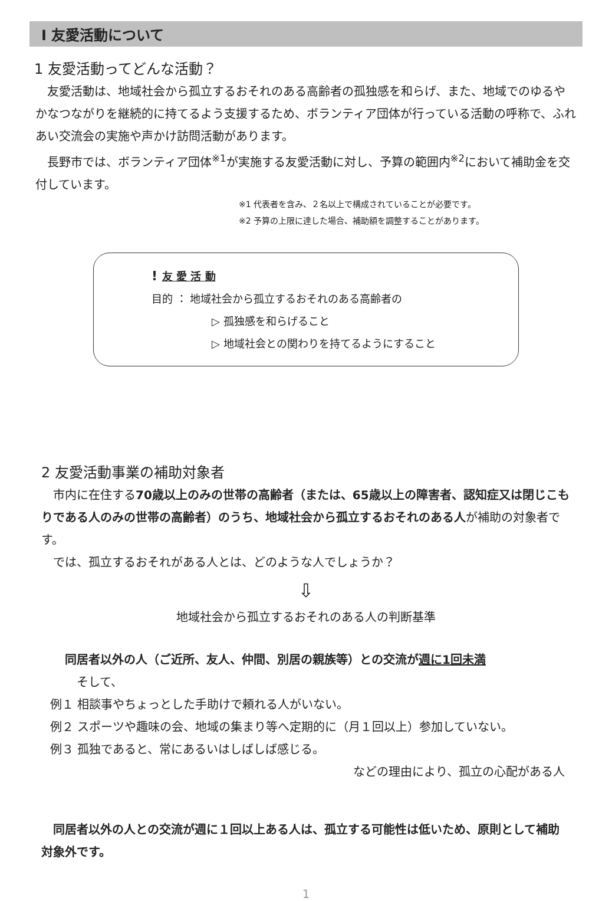Ⅰ 友愛活動について
1 友愛活動ってどんな活動？
　友愛活動は、地域社会から孤立するおそれのある高齢者の孤独感を和らげ、また、地域でのゆるやかなつながりを継続的に持てるよう支援するため、ボランティア団体が行っている活動の呼称で、ふれあい交流会の実施や声かけ訪問活動があります。
　長野市では、ボランティア団体<sup>※1</sup>が実施する友愛活動に対し、予算の範囲内<sup>※2</sup>において補助金を交付しています。
※1 代表者を含み、２名以上で構成されていることが必要です。
※2 予算の上限に達した場合、補助額を調整することがあります。
! 友 愛 活 動
目的 ： 地域社会から孤立するおそれのある高齢者の
▷ 孤独感を和らげること
▷ 地域社会との関わりを持てるようにすること
2 友愛活動事業の補助対象者
　市内に在住する70歳以上のみの世帯の高齢者（または、65歳以上の障害者、認知症又は閉じこもりである人のみの世帯の高齢者）のうち、地域社会から孤立するおそれのある人が補助の対象者です。
　では、孤立するおそれがある人とは、どのような人でしょうか？
⇩
地域社会から孤立するおそれのある人の判断基準
同居者以外の人（ご近所、友人、仲間、別居の親族等）との交流が週に1回未満
そして、
例１ 相談事やちょっとした手助けで頼れる人がいない。
例２ スポーツや趣味の会、地域の集まり等へ定期的に（月１回以上）参加していない。
例３ 孤独であると、常にあるいはしばしば感じる。
などの理由により、孤立の心配がある人
　同居者以外の人との交流が週に１回以上ある人は、孤立する可能性は低いため、原則として補助対象外です。
1